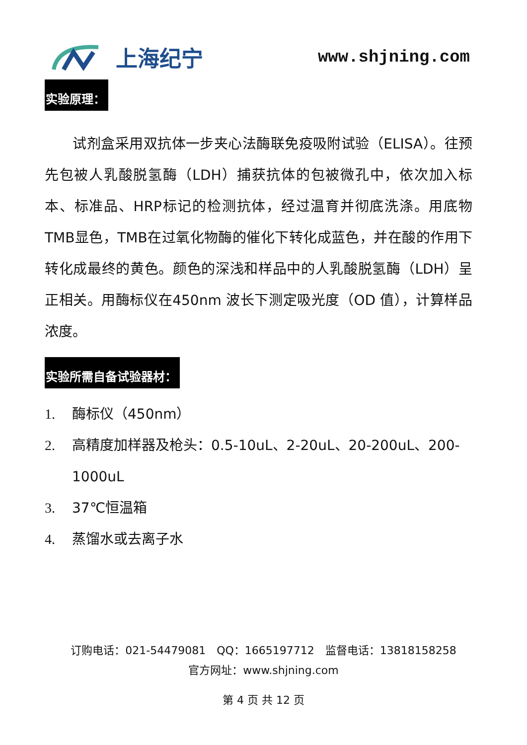上海纪宁
www.shjning.com
实验原理：
  试剂盒采用双抗体一步夹心法酶联免疫吸附试验（ELISA）。往预先包被人乳酸脱氢酶（LDH）捕获抗体的包被微孔中，依次加入标本、标准品、HRP标记的检测抗体，经过温育并彻底洗涤。用底物TMB显色，TMB在过氧化物酶的催化下转化成蓝色，并在酸的作用下转化成最终的黄色。颜色的深浅和样品中的人乳酸脱氢酶（LDH）呈正相关。用酶标仪在450nm 波长下测定吸光度（OD 值），计算样品浓度。
实验所需自备试验器材：
1. 酶标仪（450nm）
2. 高精度加样器及枪头：0.5-10uL、2-20uL、20-200uL、200-1000uL
3. 37℃恒温箱
4. 蒸馏水或去离子水
订购电话：021-54479081 QQ：1665197712 监督电话：13818158258
官方网址：www.shjning.com
第 4 页 共 12 页